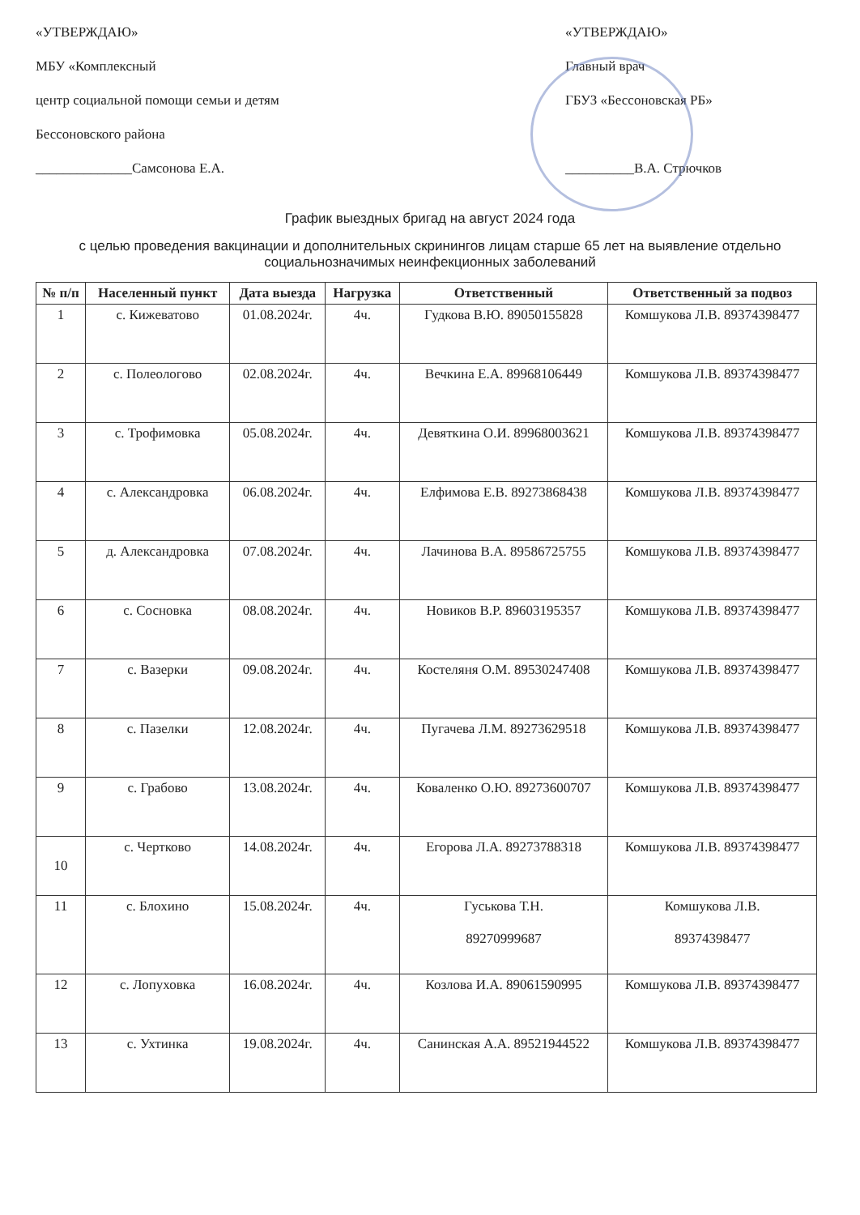«УТВЕРЖДАЮ»
МБУ «Комплексный
центр социальной помощи семьи и детям
Бессоновского района
______________Самсонова Е.А.
«УТВЕРЖДАЮ»
Главный врач
ГБУЗ «Бессоновская РБ»
__________В.А. Стрючков
График выездных бригад на август 2024 года
с целью проведения вакцинации и дополнительных скринингов лицам старше 65 лет на выявление отдельно социальнозначимых неинфекционных заболеваний
| № п/п | Населенный пункт | Дата выезда | Нагрузка | Ответственный | Ответственный за подвоз |
| --- | --- | --- | --- | --- | --- |
| 1 | с. Кижеватово | 01.08.2024г. | 4ч. | Гудкова В.Ю. 89050155828 | Комшукова Л.В. 89374398477 |
| 2 | с. Полеологово | 02.08.2024г. | 4ч. | Вечкина Е.А. 89968106449 | Комшукова Л.В. 89374398477 |
| 3 | с. Трофимовка | 05.08.2024г. | 4ч. | Девяткина О.И. 89968003621 | Комшукова Л.В. 89374398477 |
| 4 | с. Александровка | 06.08.2024г. | 4ч. | Елфимова Е.В. 89273868438 | Комшукова Л.В. 89374398477 |
| 5 | д. Александровка | 07.08.2024г. | 4ч. | Лачинова В.А. 89586725755 | Комшукова Л.В. 89374398477 |
| 6 | с. Сосновка | 08.08.2024г. | 4ч. | Новиков В.Р. 89603195357 | Комшукова Л.В. 89374398477 |
| 7 | с. Вазерки | 09.08.2024г. | 4ч. | Костеляня О.М. 89530247408 | Комшукова Л.В. 89374398477 |
| 8 | с. Пазелки | 12.08.2024г. | 4ч. | Пугачева Л.М. 89273629518 | Комшукова Л.В. 89374398477 |
| 9 | с. Грабово | 13.08.2024г. | 4ч. | Коваленко О.Ю. 89273600707 | Комшукова Л.В. 89374398477 |
| 10 | с. Чертково | 14.08.2024г. | 4ч. | Егорова Л.А. 89273788318 | Комшукова Л.В. 89374398477 |
| 11 | с. Блохино | 15.08.2024г. | 4ч. | Гуськова Т.Н. 89270999687 | Комшукова Л.В. 89374398477 |
| 12 | с. Лопуховка | 16.08.2024г. | 4ч. | Козлова И.А. 89061590995 | Комшукова Л.В. 89374398477 |
| 13 | с. Ухтинка | 19.08.2024г. | 4ч. | Санинская А.А. 89521944522 | Комшукова Л.В. 89374398477 |